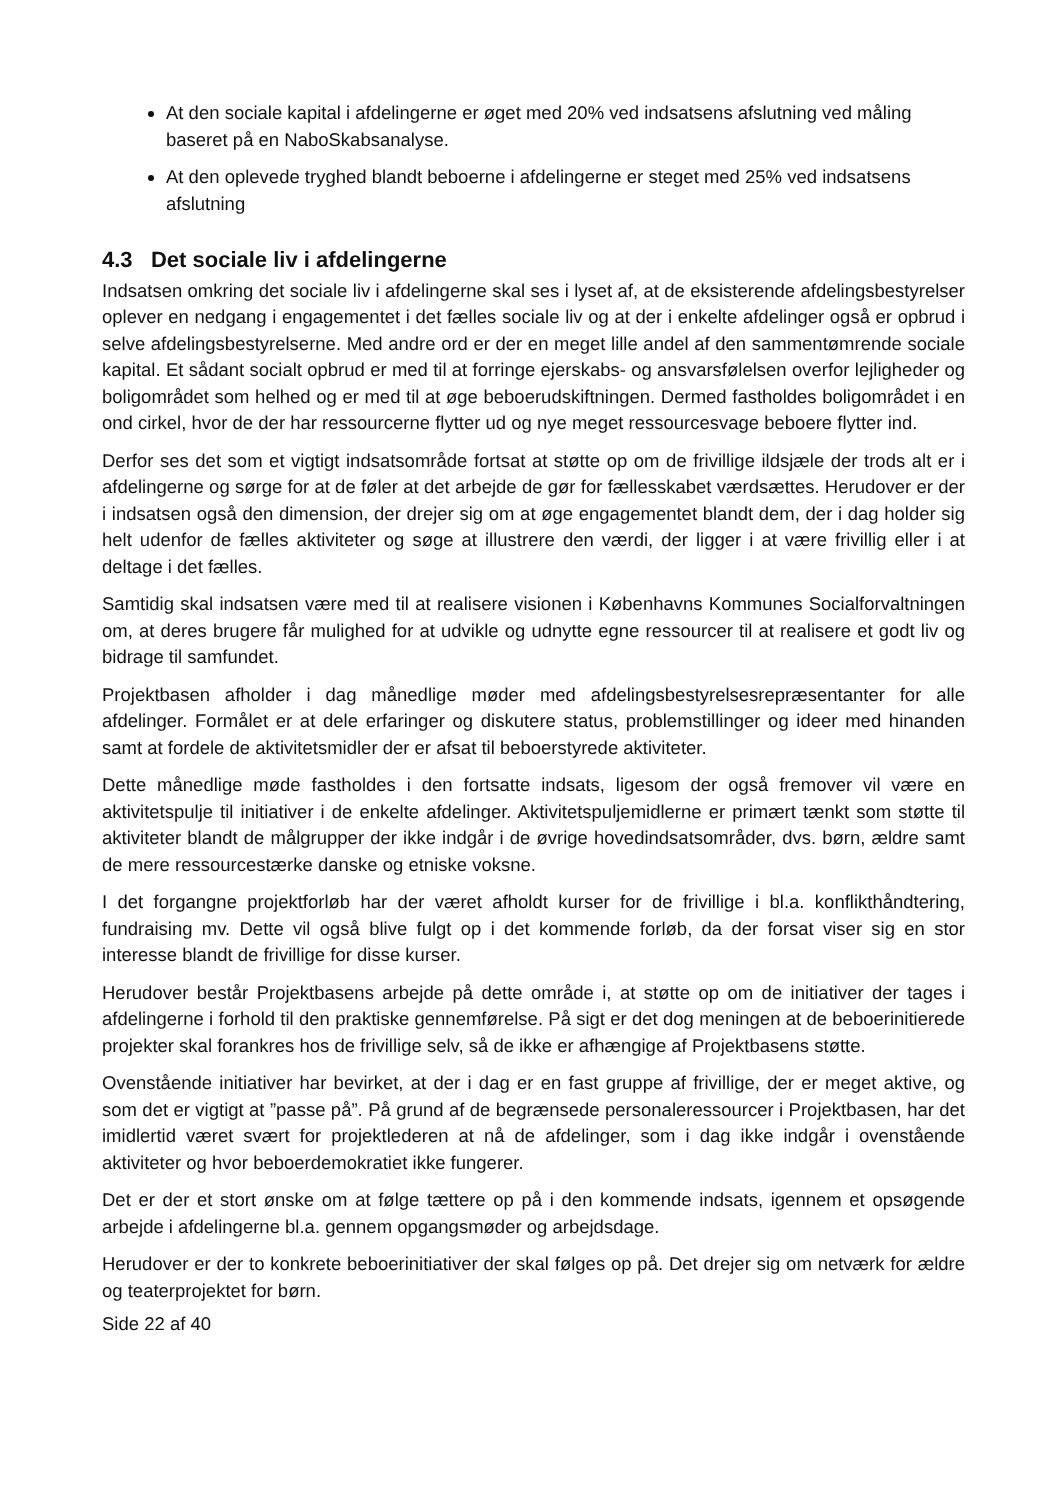At den sociale kapital i afdelingerne er øget med 20% ved indsatsens afslutning ved måling baseret på en NaboSkabsanalyse.
At den oplevede tryghed blandt beboerne i afdelingerne er steget med 25% ved indsatsens afslutning
4.3 Det sociale liv i afdelingerne
Indsatsen omkring det sociale liv i afdelingerne skal ses i lyset af, at de eksisterende afdelingsbestyrelser oplever en nedgang i engagementet i det fælles sociale liv og at der i enkelte afdelinger også er opbrud i selve afdelingsbestyrelserne. Med andre ord er der en meget lille andel af den sammentømrende sociale kapital. Et sådant socialt opbrud er med til at forringe ejerskabs- og ansvarsfølelsen overfor lejligheder og boligområdet som helhed og er med til at øge beboerudskiftningen. Dermed fastholdes boligområdet i en ond cirkel, hvor de der har ressourcerne flytter ud og nye meget ressourcesvage beboere flytter ind.
Derfor ses det som et vigtigt indsatsområde fortsat at støtte op om de frivillige ildsjæle der trods alt er i afdelingerne og sørge for at de føler at det arbejde de gør for fællesskabet værdsættes. Herudover er der i indsatsen også den dimension, der drejer sig om at øge engagementet blandt dem, der i dag holder sig helt udenfor de fælles aktiviteter og søge at illustrere den værdi, der ligger i at være frivillig eller i at deltage i det fælles.
Samtidig skal indsatsen være med til at realisere visionen i Københavns Kommunes Socialforvaltningen om, at deres brugere får mulighed for at udvikle og udnytte egne ressourcer til at realisere et godt liv og bidrage til samfundet.
Projektbasen afholder i dag månedlige møder med afdelingsbestyrelsesrepræsentanter for alle afdelinger. Formålet er at dele erfaringer og diskutere status, problemstillinger og ideer med hinanden samt at fordele de aktivitetsmidler der er afsat til beboerstyrede aktiviteter.
Dette månedlige møde fastholdes i den fortsatte indsats, ligesom der også fremover vil være en aktivitetspulje til initiativer i de enkelte afdelinger. Aktivitetspuljemidlerne er primært tænkt som støtte til aktiviteter blandt de målgrupper der ikke indgår i de øvrige hovedindsatsområder, dvs. børn, ældre samt de mere ressourcestærke danske og etniske voksne.
I det forgangne projektforløb har der været afholdt kurser for de frivillige i bl.a. konflikthåndtering, fundraising mv. Dette vil også blive fulgt op i det kommende forløb, da der forsat viser sig en stor interesse blandt de frivillige for disse kurser.
Herudover består Projektbasens arbejde på dette område i, at støtte op om de initiativer der tages i afdelingerne i forhold til den praktiske gennemførelse. På sigt er det dog meningen at de beboerinitierede projekter skal forankres hos de frivillige selv, så de ikke er afhængige af Projektbasens støtte.
Ovenstående initiativer har bevirket, at der i dag er en fast gruppe af frivillige, der er meget aktive, og som det er vigtigt at ”passe på”. På grund af de begrænsede personaleressourcer i Projektbasen, har det imidlertid været svært for projektlederen at nå de afdelinger, som i dag ikke indgår i ovenstående aktiviteter og hvor beboerdemokratiet ikke fungerer.
Det er der et stort ønske om at følge tættere op på i den kommende indsats, igennem et opsøgende arbejde i afdelingerne bl.a. gennem opgangsmøder og arbejdsdage.
Herudover er der to konkrete beboerinitiativer der skal følges op på. Det drejer sig om netværk for ældre og teaterprojektet for børn.
Side 22 af 40